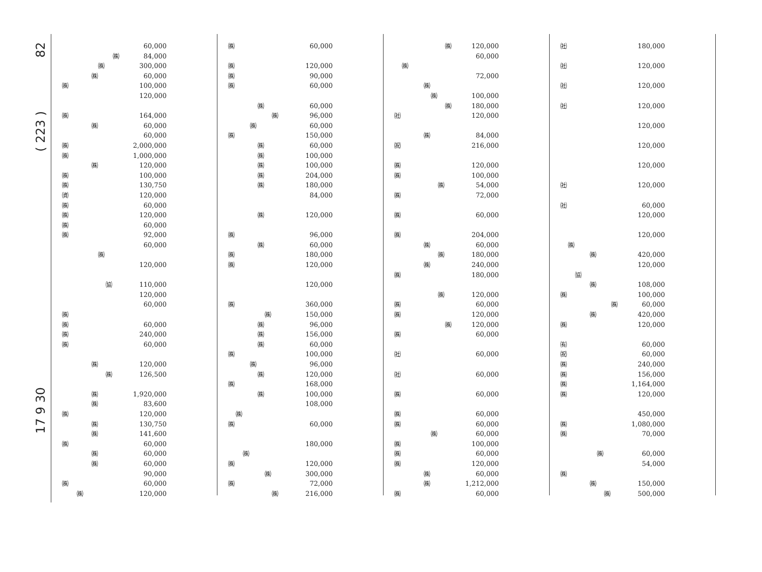82
( 223 )
17 9 30
| | 60,000 |
| ㈱ | 84,000 |
| ㈱ | 300,000 |
| ㈱ | 60,000 |
| ㈱ | 100,000 |
| | 120,000 |
| ㈱ | 164,000 |
| ㈱ | 60,000 |
| | 60,000 |
| ㈱ | 2,000,000 |
| ㈱ | 1,000,000 |
| ㈱ | 120,000 |
| ㈱ | 100,000 |
| ㈱ | 130,750 |
| ㈾ | 120,000 |
| ㈱ | 60,000 |
| ㈱ | 120,000 |
| ㈱ | 60,000 |
| ㈱ | 92,000 |
| | 60,000 |
| ㈱ | |
| | 120,000 |
| ㈿ | 110,000 |
| | 120,000 |
| | 60,000 |
| ㈱ | |
| ㈱ | 60,000 |
| ㈱ | 240,000 |
| ㈱ | 60,000 |
| ㈱ | 120,000 |
| ㈱ | 126,500 |
| ㈱ | 1,920,000 |
| ㈱ | 83,600 |
| ㈱ | 120,000 |
| ㈱ | 130,750 |
| ㈱ | 141,600 |
| ㈱ | 60,000 |
| ㈱ | 60,000 |
| ㈱ | 60,000 |
| | 90,000 |
| ㈱ | 60,000 |
| ㈱ | 120,000 |
| ㈱ | 60,000 |
| ㈱ | 120,000 |
| ㈱ | 90,000 |
| ㈱ | 60,000 |
| ㈱ | 60,000 |
| ㈱ | 96,000 |
| ㈱ | 60,000 |
| ㈱ | 150,000 |
| ㈱ | 60,000 |
| ㈱ | 100,000 |
| ㈱ | 100,000 |
| ㈱ | 204,000 |
| ㈱ | 180,000 |
| | 84,000 |
| ㈱ | 120,000 |
| ㈱ | 96,000 |
| ㈱ | 60,000 |
| ㈱ | 180,000 |
| ㈱ | 120,000 |
| | 120,000 |
| ㈱ | 360,000 |
| ㈱ | 150,000 |
| ㈱ | 96,000 |
| ㈱ | 156,000 |
| ㈱ | 60,000 |
| ㈱ | 100,000 |
| ㈱ | 96,000 |
| ㈱ | 120,000 |
| ㈱ | 168,000 |
| ㈱ | 100,000 |
| | 108,000 |
| ㈱ | |
| ㈱ | 60,000 |
| | 180,000 |
| ㈱ | |
| ㈱ | 120,000 |
| ㈱ | 300,000 |
| ㈱ | 72,000 |
| ㈱ | 216,000 |
| ㈱ | 120,000 |
| | 60,000 |
| ㈱ | |
| | 72,000 |
| ㈱ | |
| ㈱ | 100,000 |
| ㈱ | 180,000 |
| ㈳ | 120,000 |
| ㈱ | 84,000 |
| ㈷ | 216,000 |
| ㈱ | 120,000 |
| ㈱ | 100,000 |
| ㈱ | 54,000 |
| ㈱ | 72,000 |
| ㈱ | 60,000 |
| ㈱ | 204,000 |
| ㈱ | 60,000 |
| ㈱ | 180,000 |
| ㈱ | 240,000 |
| ㈱ | 180,000 |
| ㈱ | 120,000 |
| ㈱ | 60,000 |
| ㈱ | 120,000 |
| ㈱ | 120,000 |
| ㈱ | 60,000 |
| ㈳ | 60,000 |
| ㈳ | 60,000 |
| ㈱ | 60,000 |
| ㈱ | 60,000 |
| ㈱ | 60,000 |
| ㈱ | 60,000 |
| ㈱ | 100,000 |
| ㈱ | 60,000 |
| ㈱ | 120,000 |
| ㈱ | 60,000 |
| ㈱ | 1,212,000 |
| ㈱ | 60,000 |
| ㈳ | 180,000 |
| ㈳ | 120,000 |
| ㈳ | 120,000 |
| ㈳ | 120,000 |
| | 120,000 |
| | 120,000 |
| | 120,000 |
| ㈳ | 120,000 |
| ㈳ | 60,000 |
| | 120,000 |
| | 120,000 |
| ㈱ | |
| ㈱ | 420,000 |
| | 120,000 |
| ㈿ | |
| ㈱ | 108,000 |
| ㈱ | 100,000 |
| ㈱ | 60,000 |
| ㈱ | 420,000 |
| ㈱ | 120,000 |
| ㈲ | 60,000 |
| ㈷ | 60,000 |
| ㈱ | 240,000 |
| ㈱ | 156,000 |
| ㈱ | 1,164,000 |
| ㈱ | 120,000 |
| | 450,000 |
| ㈱ | 1,080,000 |
| ㈱ | 70,000 |
| ㈱ | 60,000 |
| | 54,000 |
| ㈱ | |
| ㈱ | 150,000 |
| ㈱ | 500,000 |